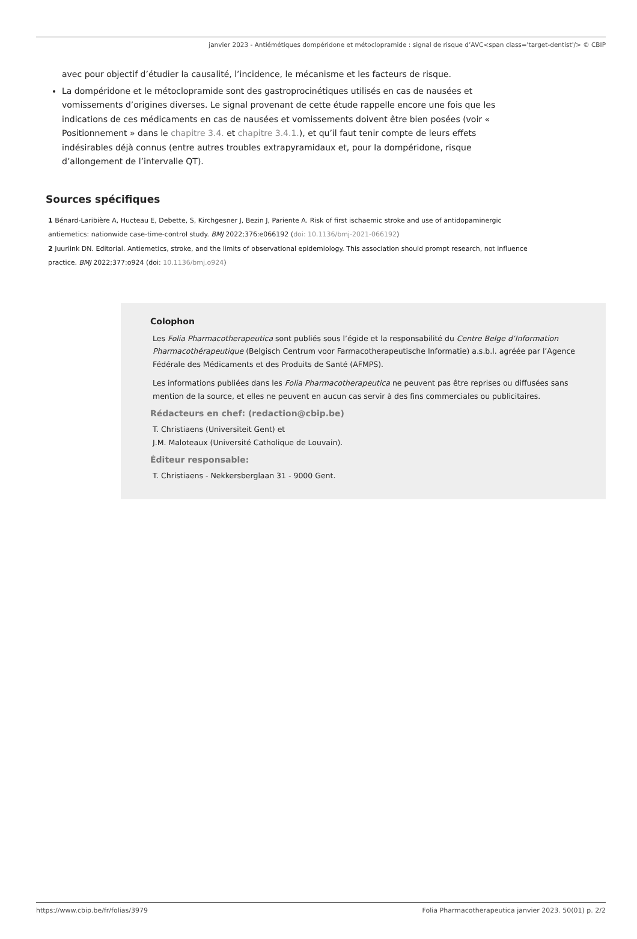janvier 2023 - Antiémétiques dompéridone et métoclopramide : signal de risque d’AVC<span class='target-dentist'/> © CBIP
avec pour objectif d’étudier la causalité, l’incidence, le mécanisme et les facteurs de risque.
La dompéridone et le métoclopramide sont des gastroprocinétiques utilisés en cas de nausées et vomissements d’origines diverses. Le signal provenant de cette étude rappelle encore une fois que les indications de ces médicaments en cas de nausées et vomissements doivent être bien posées (voir « Positionnement » dans le chapitre 3.4. et chapitre 3.4.1.), et qu’il faut tenir compte de leurs effets indésirables déjà connus (entre autres troubles extrapyramidaux et, pour la dompéridone, risque d’allongement de l’intervalle QT).
Sources spécifiques
1 Bénard-Laribière A, Hucteau E, Debette, S, Kirchgesner J, Bezin J, Pariente A. Risk of first ischaemic stroke and use of antidopaminergic antiemetics: nationwide case-time-control study. BMJ 2022;376:e066192 (doi: 10.1136/bmj-2021-066192)
2 Juurlink DN. Editorial. Antiemetics, stroke, and the limits of observational epidemiology. This association should prompt research, not influence practice. BMJ 2022;377:o924 (doi: 10.1136/bmj.o924)
Colophon
Les Folia Pharmacotherapeutica sont publiés sous l’égide et la responsabilité du Centre Belge d’Information Pharmacothérapeutique (Belgisch Centrum voor Farmacotherapeutische Informatie) a.s.b.l. agréée par l’Agence Fédérale des Médicaments et des Produits de Santé (AFMPS).
Les informations publiées dans les Folia Pharmacotherapeutica ne peuvent pas être reprises ou diffusées sans mention de la source, et elles ne peuvent en aucun cas servir à des fins commerciales ou publicitaires.
Rédacteurs en chef: (redaction@cbip.be)
T. Christiaens (Universiteit Gent) et
J.M. Maloteaux (Université Catholique de Louvain).
Éditeur responsable:
T. Christiaens - Nekkersberglaan 31 - 9000 Gent.
https://www.cbip.be/fr/folias/3979 Folia Pharmacotherapeutica janvier 2023. 50(01) p. 2/2